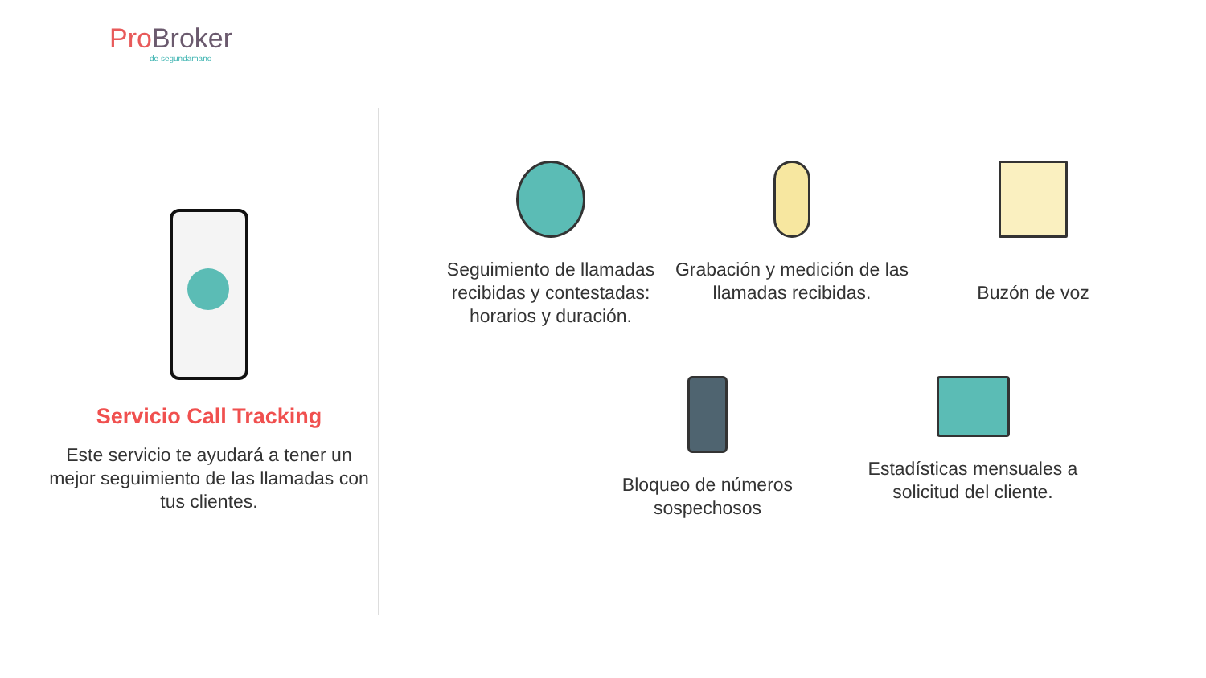ProBroker
de segundamano
Servicio Call Tracking
Este servicio te ayudará a tener un mejor seguimiento de las llamadas con tus clientes.
Seguimiento de llamadas recibidas y contestadas: horarios y duración.
Grabación y medición de las llamadas recibidas.
Buzón de voz
Bloqueo de números sospechosos
Estadísticas mensuales a solicitud del cliente.